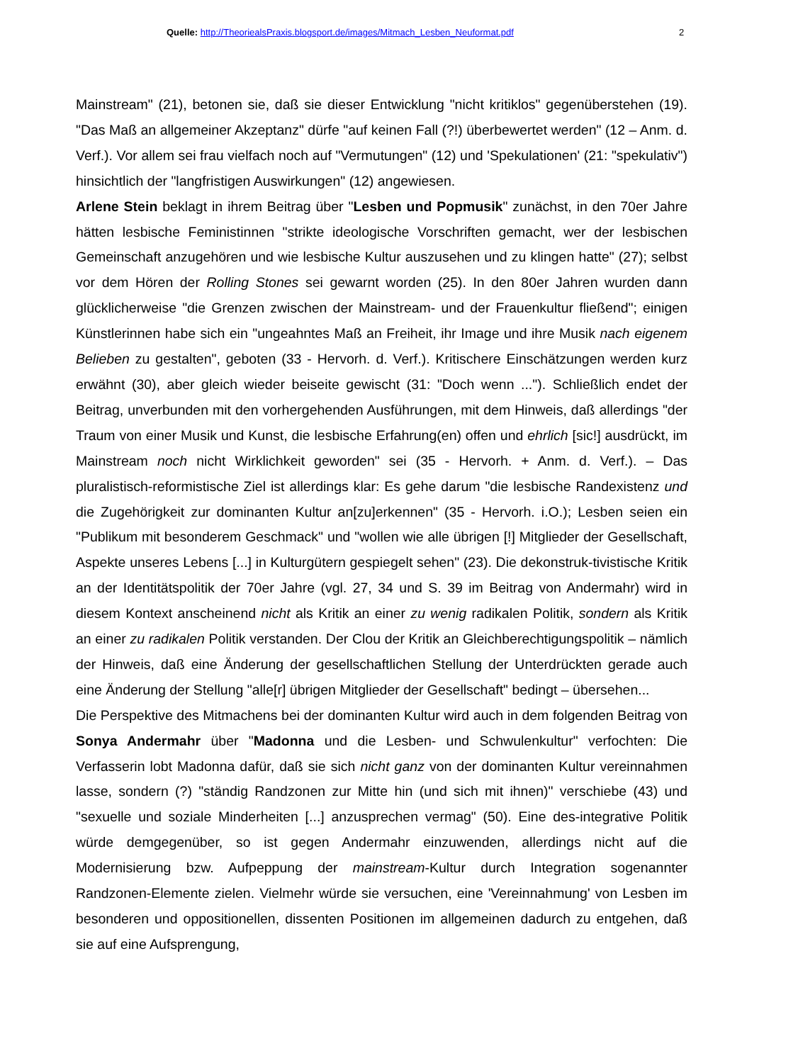Quelle: http://TheoriealsPraxis.blogsport.de/images/Mitmach_Lesben_Neuformat.pdf 2
Mainstream" (21), betonen sie, daß sie dieser Entwicklung "nicht kritiklos" gegenüberstehen (19). "Das Maß an allgemeiner Akzeptanz" dürfe "auf keinen Fall (?!) überbewertet werden" (12 – Anm. d. Verf.). Vor allem sei frau vielfach noch auf "Vermutungen" (12) und 'Spekulationen' (21: "spekulativ") hinsichtlich der "langfristigen Auswirkungen" (12) angewiesen.
Arlene Stein beklagt in ihrem Beitrag über "Lesben und Popmusik" zunächst, in den 70er Jahre hätten lesbische Feministinnen "strikte ideologische Vorschriften gemacht, wer der lesbischen Gemeinschaft anzugehören und wie lesbische Kultur auszusehen und zu klingen hatte" (27); selbst vor dem Hören der Rolling Stones sei gewarnt worden (25). In den 80er Jahren wurden dann glücklicherweise "die Grenzen zwischen der Mainstream- und der Frauenkultur fließend"; einigen Künstlerinnen habe sich ein "ungeahntes Maß an Freiheit, ihr Image und ihre Musik nach eigenem Belieben zu gestalten", geboten (33 - Hervorh. d. Verf.). Kritischere Einschätzungen werden kurz erwähnt (30), aber gleich wieder beiseite gewischt (31: "Doch wenn ..."). Schließlich endet der Beitrag, unverbunden mit den vorhergehenden Ausführungen, mit dem Hinweis, daß allerdings "der Traum von einer Musik und Kunst, die lesbische Erfahrung(en) offen und ehrlich [sic!] ausdrückt, im Mainstream noch nicht Wirklichkeit geworden" sei (35 - Hervorh. + Anm. d. Verf.). – Das pluralistisch-reformistische Ziel ist allerdings klar: Es gehe darum "die lesbische Randexistenz und die Zugehörigkeit zur dominanten Kultur an[zu]erkennen" (35 - Hervorh. i.O.); Lesben seien ein "Publikum mit besonderem Geschmack" und "wollen wie alle übrigen [!] Mitglieder der Gesellschaft, Aspekte unseres Lebens [...] in Kulturgütern gespiegelt sehen" (23). Die dekonstruk-tivistische Kritik an der Identitätspolitik der 70er Jahre (vgl. 27, 34 und S. 39 im Beitrag von Andermahr) wird in diesem Kontext anscheinend nicht als Kritik an einer zu wenig radikalen Politik, sondern als Kritik an einer zu radikalen Politik verstanden. Der Clou der Kritik an Gleichberechtigungspolitik – nämlich der Hinweis, daß eine Änderung der gesellschaftlichen Stellung der Unterdrückten gerade auch eine Änderung der Stellung "alle[r] übrigen Mitglieder der Gesellschaft" bedingt – übersehen...
Die Perspektive des Mitmachens bei der dominanten Kultur wird auch in dem folgenden Beitrag von Sonya Andermahr über "Madonna und die Lesben- und Schwulenkultur" verfochten: Die Verfasserin lobt Madonna dafür, daß sie sich nicht ganz von der dominanten Kultur vereinnahmen lasse, sondern (?) "ständig Randzonen zur Mitte hin (und sich mit ihnen)" verschiebe (43) und "sexuelle und soziale Minderheiten [...] anzusprechen vermag" (50). Eine des-integrative Politik würde demgegenüber, so ist gegen Andermahr einzuwenden, allerdings nicht auf die Modernisierung bzw. Aufpeppung der mainstream-Kultur durch Integration sogenannter Randzonen-Elemente zielen. Vielmehr würde sie versuchen, eine 'Vereinnahmung' von Lesben im besonderen und oppositionellen, dissenten Positionen im allgemeinen dadurch zu entgehen, daß sie auf eine Aufsprengung,